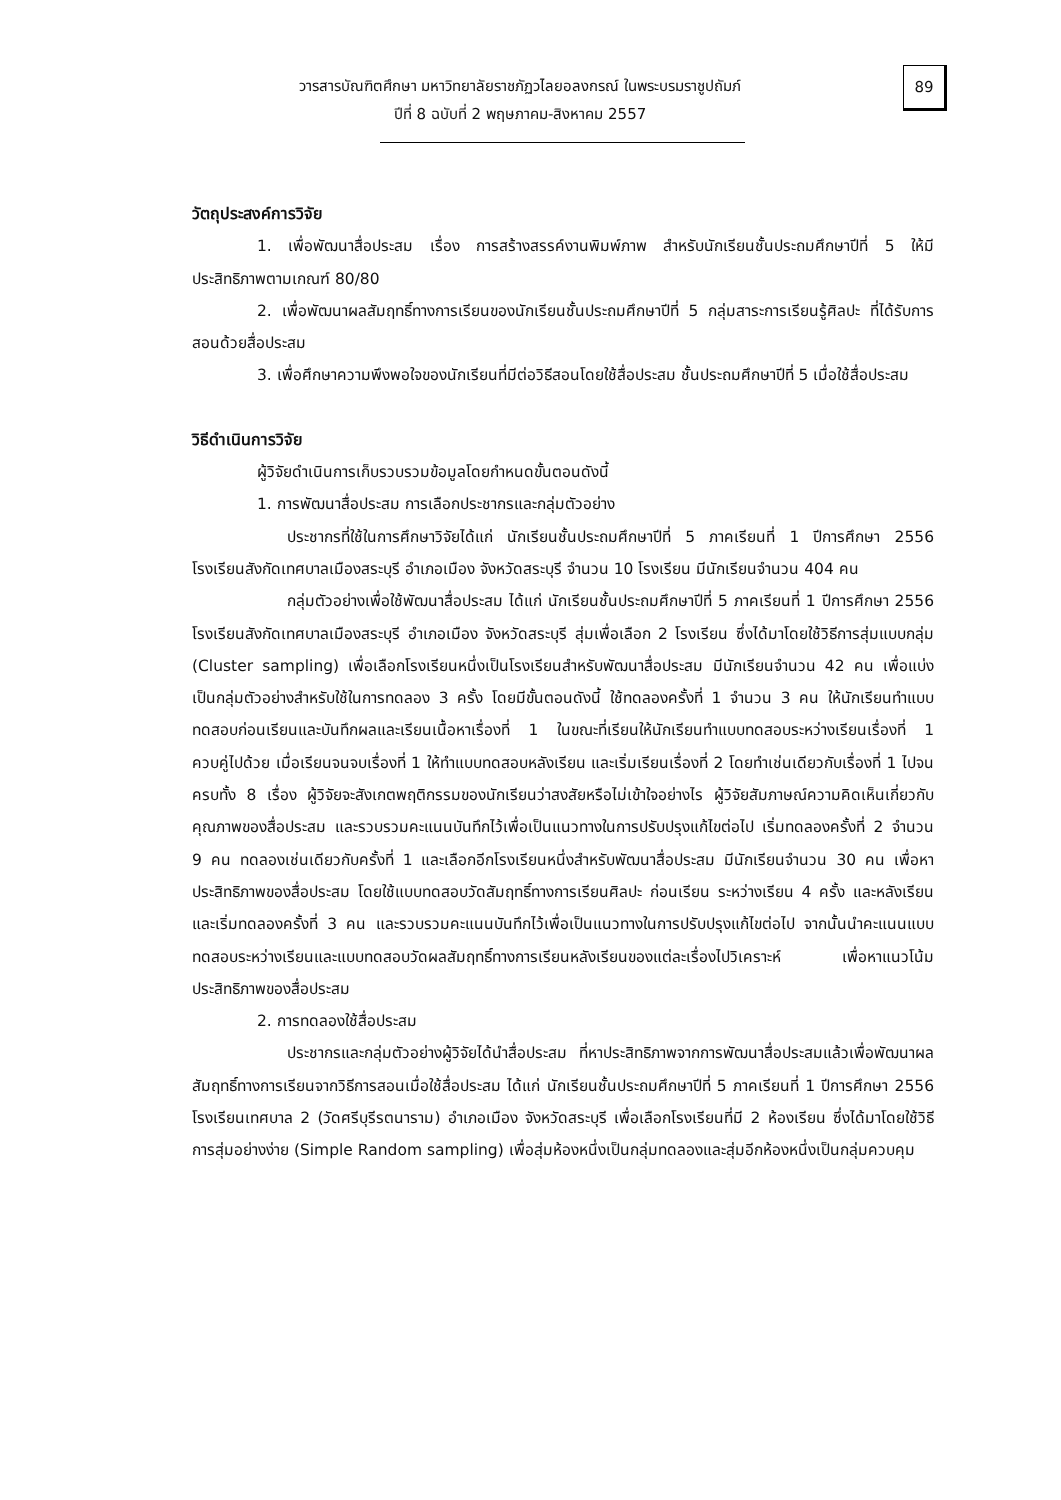วารสารบัณฑิตศึกษา มหาวิทยาลัยราชภัฏวไลยอลงกรณ์ ในพระบรมราชูปถัมภ์
ปีที่ 8 ฉบับที่ 2 พฤษภาคม-สิงหาคม 2557
89
วัตถุประสงค์การวิจัย
1. เพื่อพัฒนาสื่อประสม เรื่อง การสร้างสรรค์งานพิมพ์ภาพ สำหรับนักเรียนชั้นประถมศึกษาปีที่ 5 ให้มีประสิทธิภาพตามเกณฑ์ 80/80
2. เพื่อพัฒนาผลสัมฤทธิ์ทางการเรียนของนักเรียนชั้นประถมศึกษาปีที่ 5 กลุ่มสาระการเรียนรู้ศิลปะ ที่ได้รับการสอนด้วยสื่อประสม
3. เพื่อศึกษาความพึงพอใจของนักเรียนที่มีต่อวิธีสอนโดยใช้สื่อประสม ชั้นประถมศึกษาปีที่ 5 เมื่อใช้สื่อประสม
วิธีดำเนินการวิจัย
ผู้วิจัยดำเนินการเก็บรวบรวมข้อมูลโดยกำหนดขั้นตอนดังนี้
1. การพัฒนาสื่อประสม การเลือกประชากรและกลุ่มตัวอย่าง
ประชากรที่ใช้ในการศึกษาวิจัยได้แก่ นักเรียนชั้นประถมศึกษาปีที่ 5 ภาคเรียนที่ 1 ปีการศึกษา 2556 โรงเรียนสังกัดเทศบาลเมืองสระบุรี อำเภอเมือง จังหวัดสระบุรี จำนวน 10 โรงเรียน มีนักเรียนจำนวน 404 คน
กลุ่มตัวอย่างเพื่อใช้พัฒนาสื่อประสม ได้แก่ นักเรียนชั้นประถมศึกษาปีที่ 5 ภาคเรียนที่ 1 ปีการศึกษา 2556 โรงเรียนสังกัดเทศบาลเมืองสระบุรี อำเภอเมือง จังหวัดสระบุรี สุ่มเพื่อเลือก 2 โรงเรียน ซึ่งได้มาโดยใช้วิธีการสุ่มแบบกลุ่ม (Cluster sampling) เพื่อเลือกโรงเรียนหนึ่งเป็นโรงเรียนสำหรับพัฒนาสื่อประสม มีนักเรียนจำนวน 42 คน เพื่อแบ่งเป็นกลุ่มตัวอย่างสำหรับใช้ในการทดลอง 3 ครั้ง โดยมีขั้นตอนดังนี้ ใช้ทดลองครั้งที่ 1 จำนวน 3 คน ให้นักเรียนทำแบบทดสอบก่อนเรียนและบันทึกผลและเรียนเนื้อหาเรื่องที่ 1 ในขณะที่เรียนให้นักเรียนทำแบบทดสอบระหว่างเรียนเรื่องที่ 1 ควบคู่ไปด้วย เมื่อเรียนจนจบเรื่องที่ 1 ให้ทำแบบทดสอบหลังเรียน และเริ่มเรียนเรื่องที่ 2 โดยทำเช่นเดียวกับเรื่องที่ 1 ไปจนครบทั้ง 8 เรื่อง ผู้วิจัยจะสังเกตพฤติกรรมของนักเรียนว่าสงสัยหรือไม่เข้าใจอย่างไร ผู้วิจัยสัมภาษณ์ความคิดเห็นเกี่ยวกับคุณภาพของสื่อประสม และรวบรวมคะแนนบันทึกไว้เพื่อเป็นแนวทางในการปรับปรุงแก้ไขต่อไป เริ่มทดลองครั้งที่ 2 จำนวน 9 คน ทดลองเช่นเดียวกับครั้งที่ 1 และเลือกอีกโรงเรียนหนึ่งสำหรับพัฒนาสื่อประสม มีนักเรียนจำนวน 30 คน เพื่อหาประสิทธิภาพของสื่อประสม โดยใช้แบบทดสอบวัดสัมฤทธิ์ทางการเรียนศิลปะ ก่อนเรียน ระหว่างเรียน 4 ครั้ง และหลังเรียน และเริ่มทดลองครั้งที่ 3 คน และรวบรวมคะแนนบันทึกไว้เพื่อเป็นแนวทางในการปรับปรุงแก้ไขต่อไป จากนั้นนำคะแนนแบบทดสอบระหว่างเรียนและแบบทดสอบวัดผลสัมฤทธิ์ทางการเรียนหลังเรียนของแต่ละเรื่องไปวิเคราะห์ เพื่อหาแนวโน้มประสิทธิภาพของสื่อประสม
2. การทดลองใช้สื่อประสม
ประชากรและกลุ่มตัวอย่างผู้วิจัยได้นำสื่อประสม ที่หาประสิทธิภาพจากการพัฒนาสื่อประสมแล้วเพื่อพัฒนาผลสัมฤทธิ์ทางการเรียนจากวิธีการสอนเมื่อใช้สื่อประสม ได้แก่ นักเรียนชั้นประถมศึกษาปีที่ 5 ภาคเรียนที่ 1 ปีการศึกษา 2556 โรงเรียนเทศบาล 2 (วัดศรีบุรีรตนาราม) อำเภอเมือง จังหวัดสระบุรี เพื่อเลือกโรงเรียนที่มี 2 ห้องเรียน ซึ่งได้มาโดยใช้วิธีการสุ่มอย่างง่าย (Simple Random sampling) เพื่อสุ่มห้องหนึ่งเป็นกลุ่มทดลองและสุ่มอีกห้องหนึ่งเป็นกลุ่มควบคุม